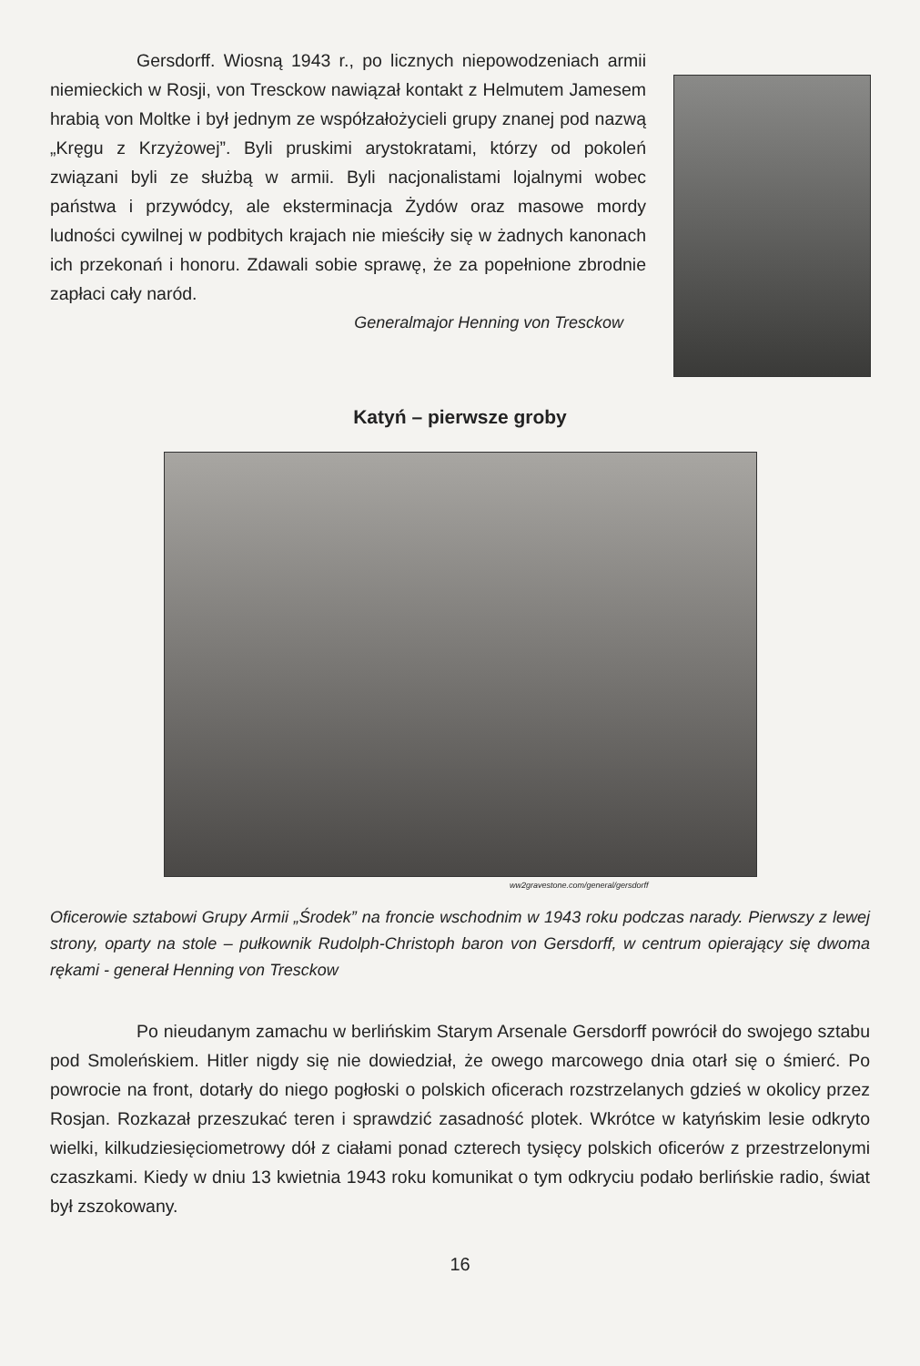Gersdorff. Wiosną 1943 r., po licznych niepowodzeniach armii niemieckich w Rosji, von Tresckow nawiązał kontakt z Helmutem Jamesem hrabią von Moltke i był jednym ze współzałożycieli grupy znanej pod nazwą „Kręgu z Krzyżowej”. Byli pruskimi arystokratami, którzy od pokoleń związani byli ze służbą w armii. Byli nacjonalistami lojalnymi wobec państwa i przywódcy, ale eksterminacja Żydów oraz masowe mordy ludności cywilnej w podbitych krajach nie mieściły się w żadnych kanonach ich przekonań i honoru. Zdawali sobie sprawę, że za popełnione zbrodnie zapłaci cały naród.
Generalmajor Henning von Tresckow
Katyń – pierwsze groby
ww2gravestone.com/general/gersdorff
Oficerowie sztabowi Grupy Armii „Środek” na froncie wschodnim w 1943 roku podczas narady. Pierwszy z lewej strony, oparty na stole – pułkownik Rudolph-Christoph baron von Gersdorff, w centrum opierający się dwoma rękami - generał Henning von Tresckow
Po nieudanym zamachu w berlińskim Starym Arsenale Gersdorff powrócił do swojego sztabu pod Smoleńskiem. Hitler nigdy się nie dowiedział, że owego marcowego dnia otarł się o śmierć. Po powrocie na front, dotarły do niego pogłoski o polskich oficerach rozstrzelanych gdzieś w okolicy przez Rosjan. Rozkazał przeszukać teren i sprawdzić zasadność plotek. Wkrótce w katyńskim lesie odkryto wielki, kilkudziesięciometrowy dół z ciałami ponad czterech tysięcy polskich oficerów z przestrzelonymi czaszkami. Kiedy w dniu 13 kwietnia 1943 roku komunikat o tym odkryciu podało berlińskie radio, świat był zszokowany.
16